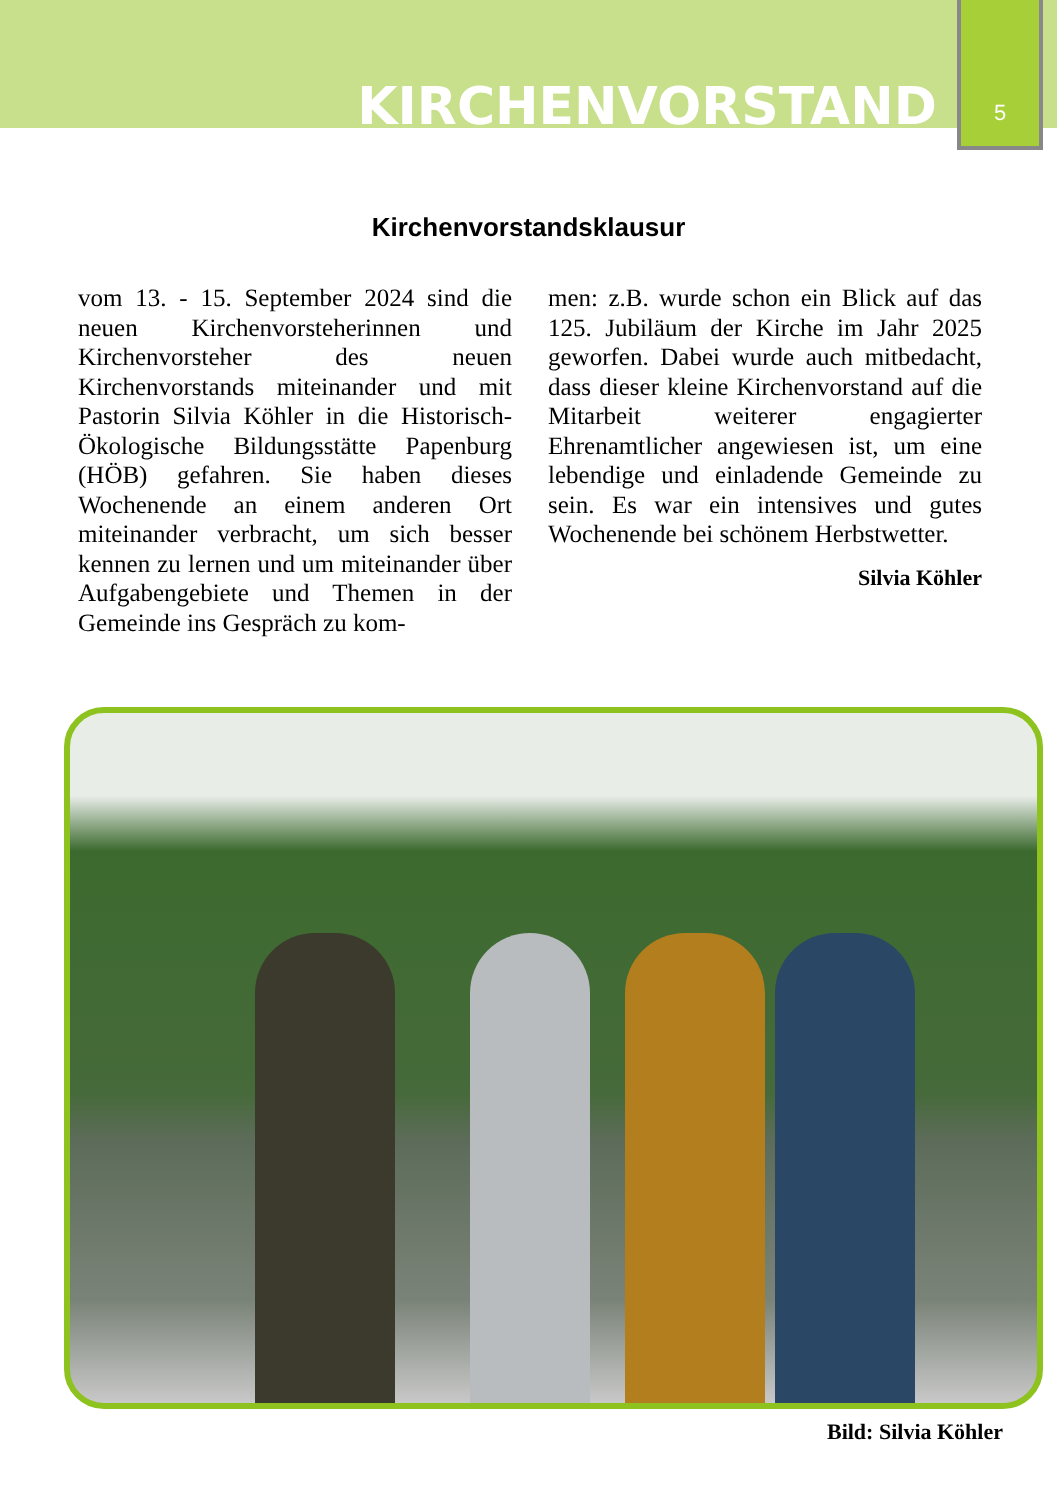KIRCHENVORSTAND
5
Kirchenvorstandsklausur
vom 13. - 15. September 2024 sind die neuen Kirchenvorsteherinnen und Kirchenvorsteher des neuen Kirchenvorstands miteinander und mit Pastorin Silvia Köhler in die Historisch-Ökologische Bildungsstätte Papenburg (HÖB) gefahren. Sie haben dieses Wochenende an einem anderen Ort miteinander verbracht, um sich besser kennen zu lernen und um miteinander über Aufgabengebiete und Themen in der Gemeinde ins Gespräch zu kom-
men: z.B. wurde schon ein Blick auf das 125. Jubiläum der Kirche im Jahr 2025 geworfen. Dabei wurde auch mitbedacht, dass dieser kleine Kirchenvorstand auf die Mitarbeit weiterer engagierter Ehrenamtlicher angewiesen ist, um eine lebendige und einladende Gemeinde zu sein. Es war ein intensives und gutes Wochenende bei schönem Herbstwetter.
Silvia Köhler
Bild: Silvia Köhler